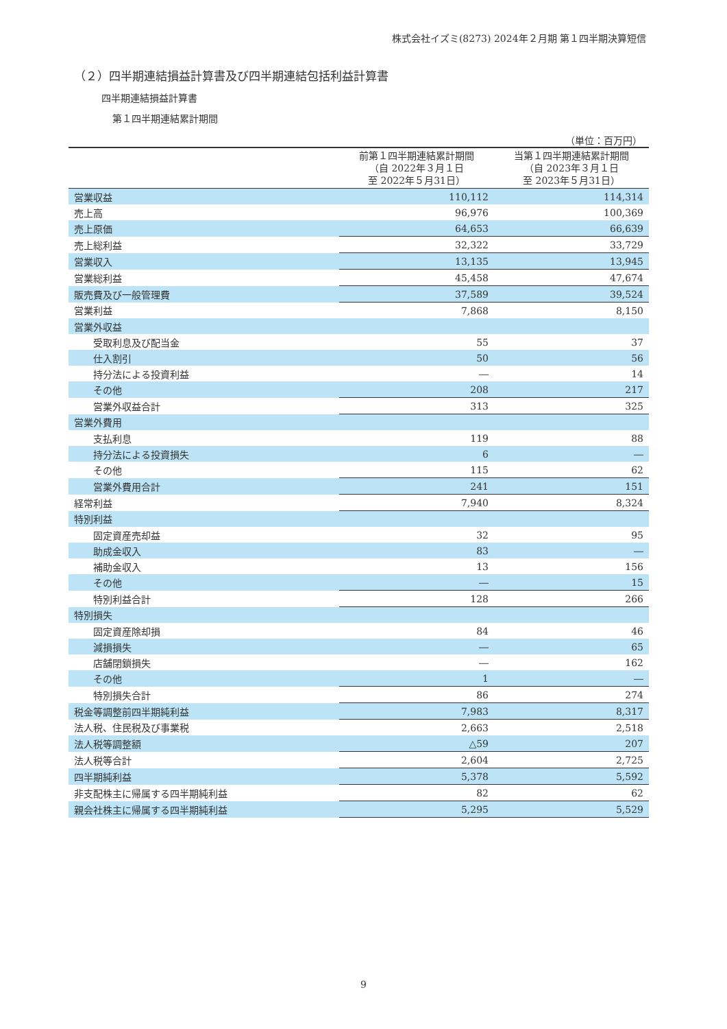株式会社イズミ(8273) 2024年２月期 第１四半期決算短信
（２）四半期連結損益計算書及び四半期連結包括利益計算書
四半期連結損益計算書
第１四半期連結累計期間
（単位：百万円）
| | 前第１四半期連結累計期間 （自 2022年３月１日 至 2022年５月31日） | 当第１四半期連結累計期間 （自 2023年３月１日 至 2023年５月31日） |
| --- | --- | --- |
| 営業収益 | 110,112 | 114,314 |
| 売上高 | 96,976 | 100,369 |
| 売上原価 | 64,653 | 66,639 |
| 売上総利益 | 32,322 | 33,729 |
| 営業収入 | 13,135 | 13,945 |
| 営業総利益 | 45,458 | 47,674 |
| 販売費及び一般管理費 | 37,589 | 39,524 |
| 営業利益 | 7,868 | 8,150 |
| 営業外収益 | | |
| 受取利息及び配当金 | 55 | 37 |
| 仕入割引 | 50 | 56 |
| 持分法による投資利益 | ― | 14 |
| その他 | 208 | 217 |
| 営業外収益合計 | 313 | 325 |
| 営業外費用 | | |
| 支払利息 | 119 | 88 |
| 持分法による投資損失 | 6 | ― |
| その他 | 115 | 62 |
| 営業外費用合計 | 241 | 151 |
| 経常利益 | 7,940 | 8,324 |
| 特別利益 | | |
| 固定資産売却益 | 32 | 95 |
| 助成金収入 | 83 | ― |
| 補助金収入 | 13 | 156 |
| その他 | ― | 15 |
| 特別利益合計 | 128 | 266 |
| 特別損失 | | |
| 固定資産除却損 | 84 | 46 |
| 減損損失 | ― | 65 |
| 店舗閉鎖損失 | ― | 162 |
| その他 | 1 | ― |
| 特別損失合計 | 86 | 274 |
| 税金等調整前四半期純利益 | 7,983 | 8,317 |
| 法人税、住民税及び事業税 | 2,663 | 2,518 |
| 法人税等調整額 | △59 | 207 |
| 法人税等合計 | 2,604 | 2,725 |
| 四半期純利益 | 5,378 | 5,592 |
| 非支配株主に帰属する四半期純利益 | 82 | 62 |
| 親会社株主に帰属する四半期純利益 | 5,295 | 5,529 |
9